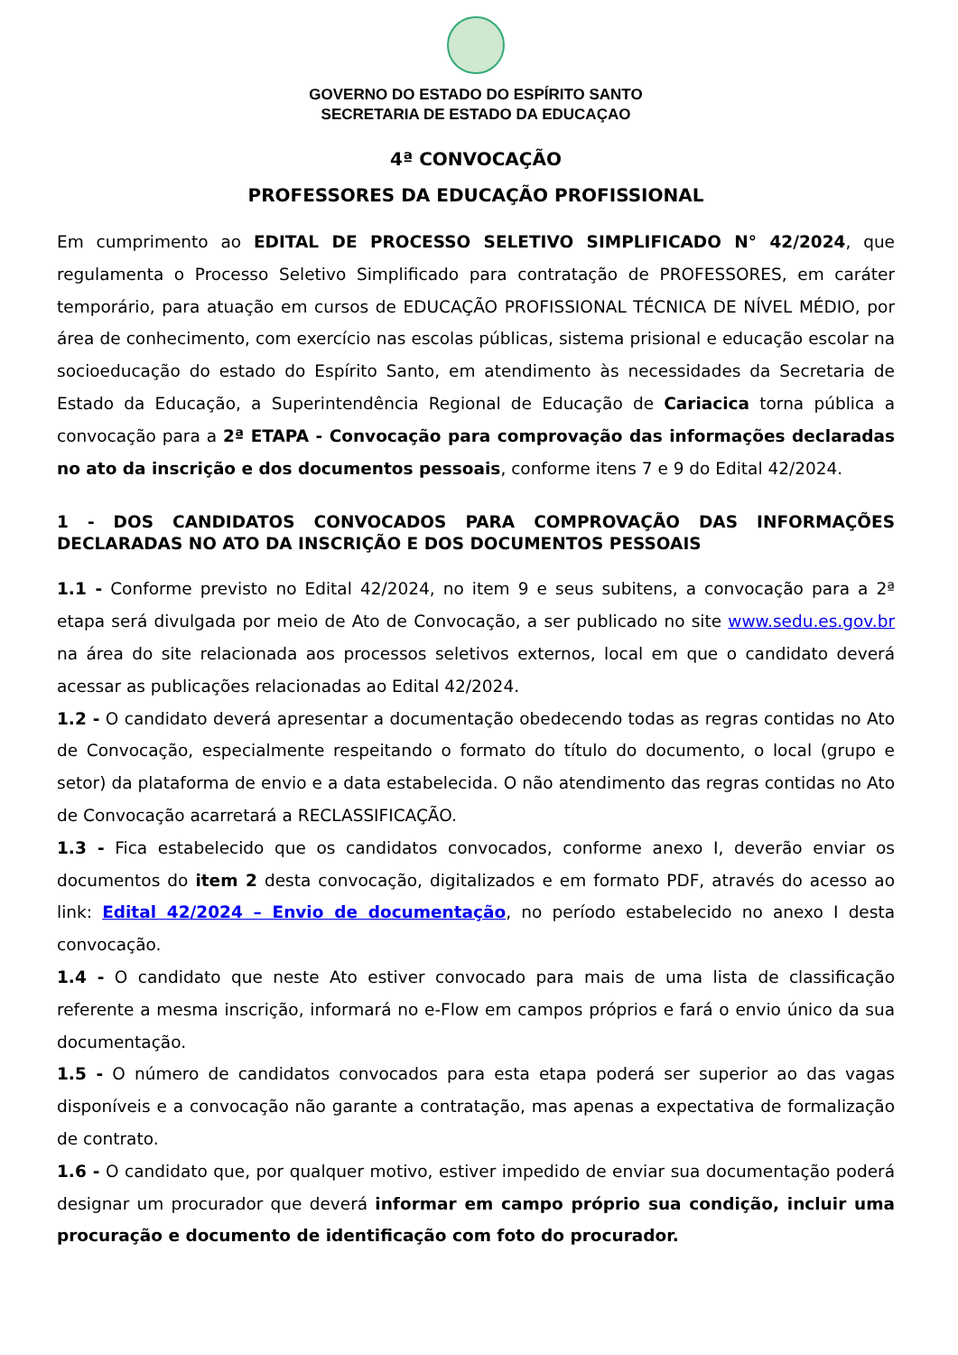GOVERNO DO ESTADO DO ESPÍRITO SANTO
SECRETARIA DE ESTADO DA EDUCAÇAO
4ª CONVOCAÇÃO
PROFESSORES DA EDUCAÇÃO PROFISSIONAL
Em cumprimento ao EDITAL DE PROCESSO SELETIVO SIMPLIFICADO N° 42/2024, que regulamenta o Processo Seletivo Simplificado para contratação de PROFESSORES, em caráter temporário, para atuação em cursos de EDUCAÇÃO PROFISSIONAL TÉCNICA DE NÍVEL MÉDIO, por área de conhecimento, com exercício nas escolas públicas, sistema prisional e educação escolar na socioeducação do estado do Espírito Santo, em atendimento às necessidades da Secretaria de Estado da Educação, a Superintendência Regional de Educação de Cariacica torna pública a convocação para a 2ª ETAPA - Convocação para comprovação das informações declaradas no ato da inscrição e dos documentos pessoais, conforme itens 7 e 9 do Edital 42/2024.
1 - DOS CANDIDATOS CONVOCADOS PARA COMPROVAÇÃO DAS INFORMAÇÕES DECLARADAS NO ATO DA INSCRIÇÃO E DOS DOCUMENTOS PESSOAIS
1.1 - Conforme previsto no Edital 42/2024, no item 9 e seus subitens, a convocação para a 2ª etapa será divulgada por meio de Ato de Convocação, a ser publicado no site www.sedu.es.gov.br na área do site relacionada aos processos seletivos externos, local em que o candidato deverá acessar as publicações relacionadas ao Edital 42/2024.
1.2 - O candidato deverá apresentar a documentação obedecendo todas as regras contidas no Ato de Convocação, especialmente respeitando o formato do título do documento, o local (grupo e setor) da plataforma de envio e a data estabelecida. O não atendimento das regras contidas no Ato de Convocação acarretará a RECLASSIFICAÇÃO.
1.3 - Fica estabelecido que os candidatos convocados, conforme anexo I, deverão enviar os documentos do item 2 desta convocação, digitalizados e em formato PDF, através do acesso ao link: Edital 42/2024 – Envio de documentação, no período estabelecido no anexo I desta convocação.
1.4 - O candidato que neste Ato estiver convocado para mais de uma lista de classificação referente a mesma inscrição, informará no e-Flow em campos próprios e fará o envio único da sua documentação.
1.5 - O número de candidatos convocados para esta etapa poderá ser superior ao das vagas disponíveis e a convocação não garante a contratação, mas apenas a expectativa de formalização de contrato.
1.6 - O candidato que, por qualquer motivo, estiver impedido de enviar sua documentação poderá designar um procurador que deverá informar em campo próprio sua condição, incluir uma procuração e documento de identificação com foto do procurador.